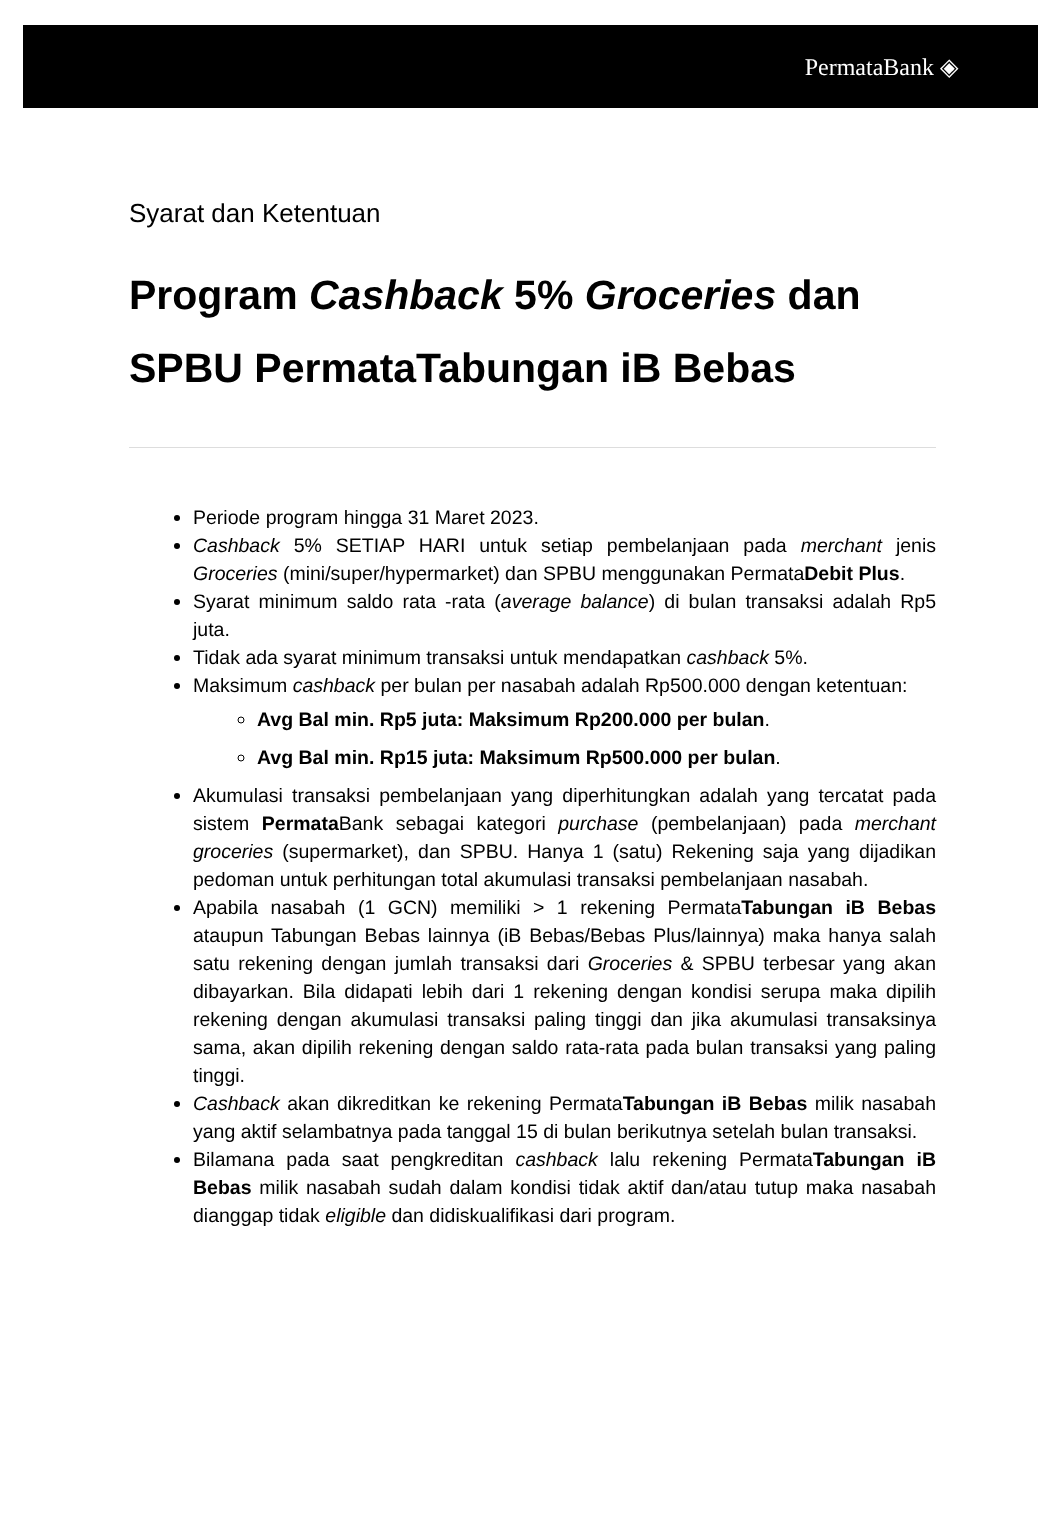PermataBank ◈
Syarat dan Ketentuan
Program Cashback 5% Groceries dan SPBU PermataTabungan iB Bebas
Periode program hingga 31 Maret 2023.
Cashback 5% SETIAP HARI untuk setiap pembelanjaan pada merchant jenis Groceries (mini/super/hypermarket) dan SPBU menggunakan PermataDebit Plus.
Syarat minimum saldo rata -rata (average balance) di bulan transaksi adalah Rp5 juta.
Tidak ada syarat minimum transaksi untuk mendapatkan cashback 5%.
Maksimum cashback per bulan per nasabah adalah Rp500.000 dengan ketentuan:
Avg Bal min. Rp5 juta: Maksimum Rp200.000 per bulan.
Avg Bal min. Rp15 juta: Maksimum Rp500.000 per bulan.
Akumulasi transaksi pembelanjaan yang diperhitungkan adalah yang tercatat pada sistem Permata Bank sebagai kategori purchase (pembelanjaan) pada merchant groceries (supermarket), dan SPBU. Hanya 1 (satu) Rekening saja yang dijadikan pedoman untuk perhitungan total akumulasi transaksi pembelanjaan nasabah.
Apabila nasabah (1 GCN) memiliki > 1 rekening PermataTabungan iB Bebas ataupun Tabungan Bebas lainnya (iB Bebas/Bebas Plus/lainnya) maka hanya salah satu rekening dengan jumlah transaksi dari Groceries & SPBU terbesar yang akan dibayarkan. Bila didapati lebih dari 1 rekening dengan kondisi serupa maka dipilih rekening dengan akumulasi transaksi paling tinggi dan jika akumulasi transaksinya sama, akan dipilih rekening dengan saldo rata-rata pada bulan transaksi yang paling tinggi.
Cashback akan dikreditkan ke rekening PermataTabungan iB Bebas milik nasabah yang aktif selambatnya pada tanggal 15 di bulan berikutnya setelah bulan transaksi.
Bilamana pada saat pengkreditan cashback lalu rekening PermataTabungan iB Bebas milik nasabah sudah dalam kondisi tidak aktif dan/atau tutup maka nasabah dianggap tidak eligible dan didiskualifikasi dari program.